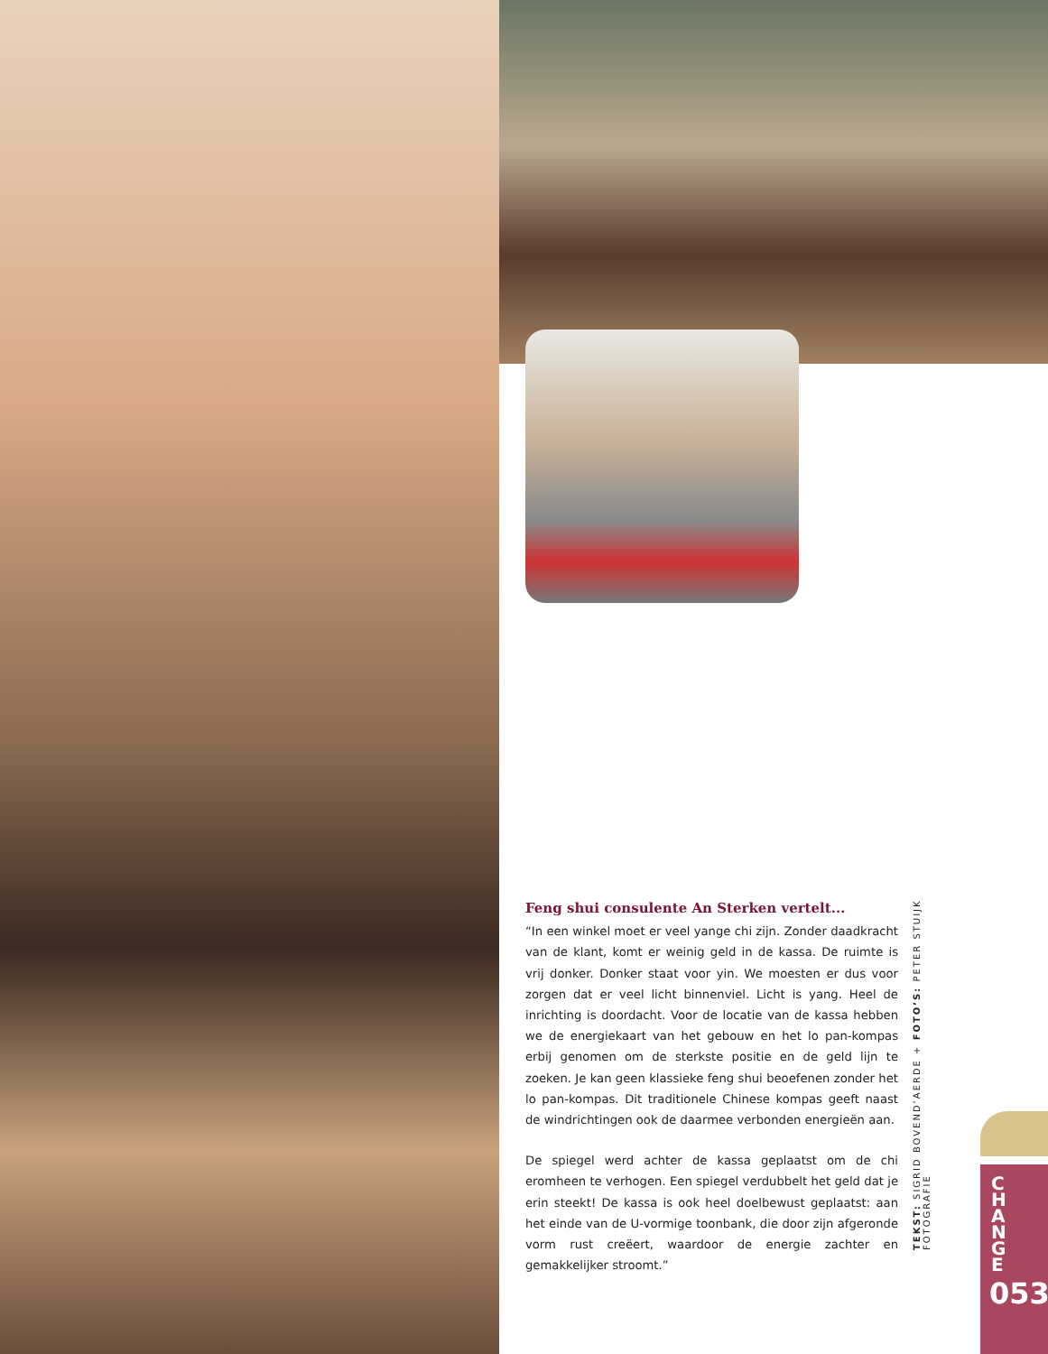Feng shui consulente An Sterken vertelt...
“In een winkel moet er veel yange chi zijn. Zonder daadkracht van de klant, komt er weinig geld in de kassa. De ruimte is vrij donker. Donker staat voor yin. We moesten er dus voor zorgen dat er veel licht binnenviel. Licht is yang. Heel de inrichting is doordacht. Voor de locatie van de kassa hebben we de energiekaart van het gebouw en het lo pan-kompas erbij genomen om de sterkste positie en de geld lijn te zoeken. Je kan geen klassieke feng shui beoefenen zonder het lo pan-kompas. Dit traditionele Chinese kompas geeft naast de windrichtingen ook de daarmee verbonden energieën aan.
De spiegel werd achter de kassa geplaatst om de chi eromheen te verhogen. Een spiegel verdubbelt het geld dat je erin steekt! De kassa is ook heel doelbewust geplaatst: aan het einde van de U-vormige toonbank, die door zijn afgeronde vorm rust creëert, waardoor de energie zachter en gemakkelijker stroomt.”
TEKST: SIGRID BOVEND’AERDE + FOTO’S: PETER STUIJK FOTOGRAFIE
CHANGE
053